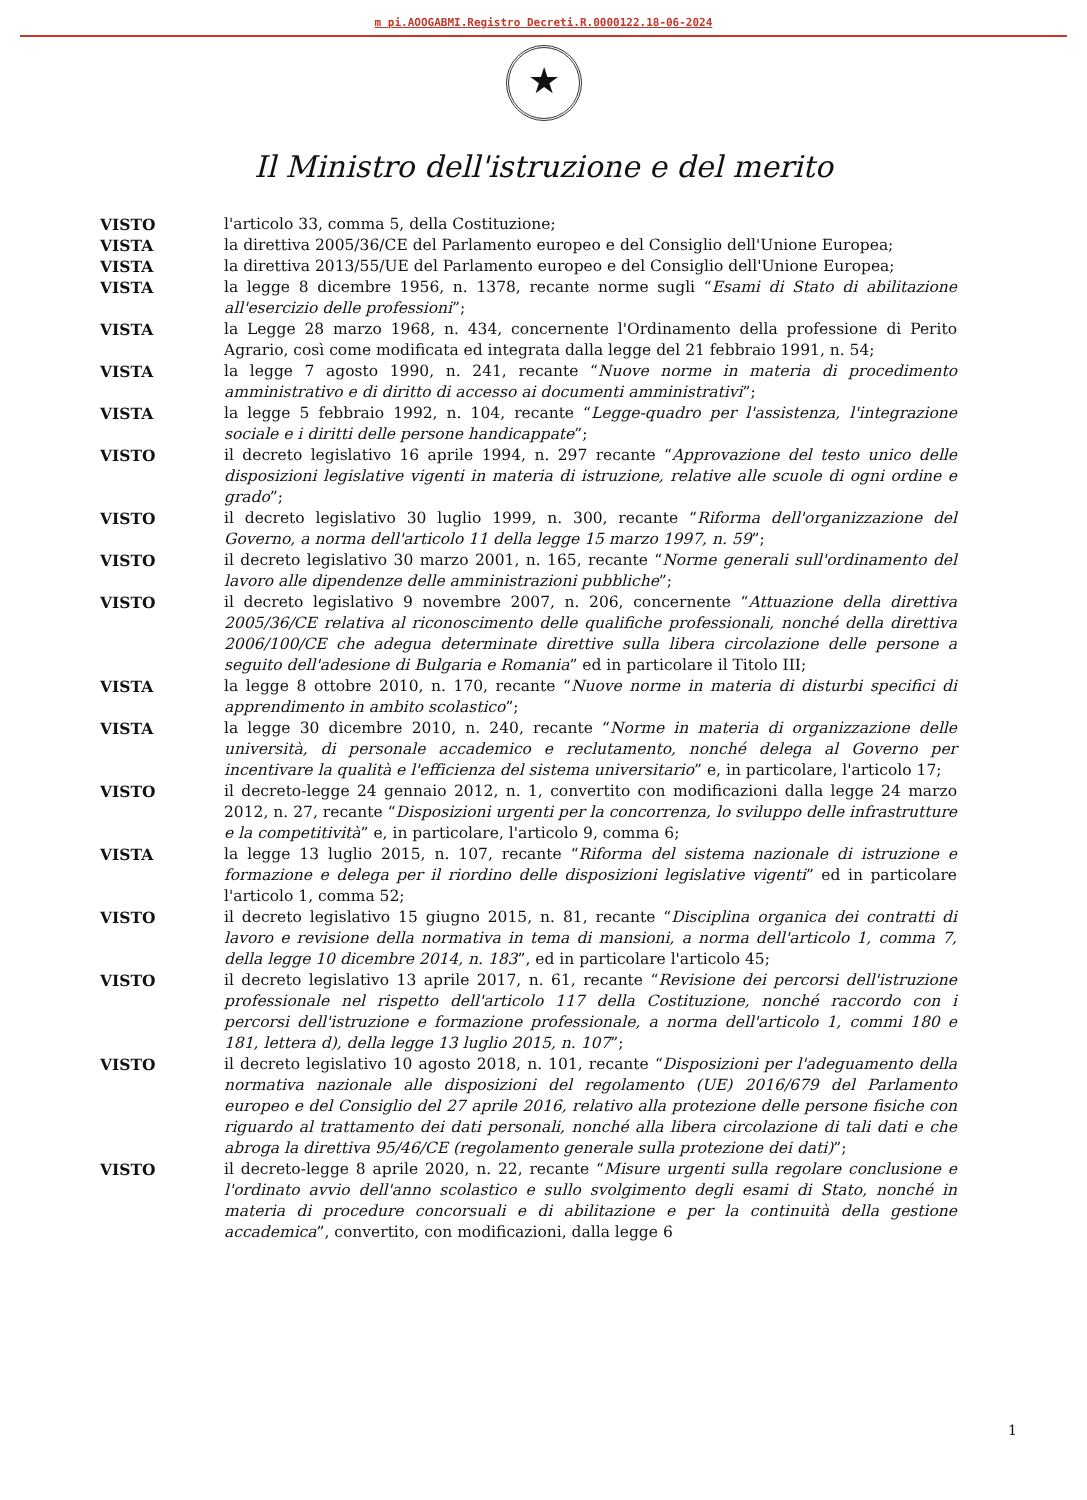m pi.AOOGABMI.Registro Decreti.R.0000122.18-06-2024
★
Il Ministro dell'istruzione e del merito
VISTO l'articolo 33, comma 5, della Costituzione;
VISTA la direttiva 2005/36/CE del Parlamento europeo e del Consiglio dell'Unione Europea;
VISTA la direttiva 2013/55/UE del Parlamento europeo e del Consiglio dell'Unione Europea;
VISTA la legge 8 dicembre 1956, n. 1378, recante norme sugli “Esami di Stato di abilitazione all'esercizio delle professioni”;
VISTA la Legge 28 marzo 1968, n. 434, concernente l'Ordinamento della professione di Perito Agrario, così come modificata ed integrata dalla legge del 21 febbraio 1991, n. 54;
VISTA la legge 7 agosto 1990, n. 241, recante “Nuove norme in materia di procedimento amministrativo e di diritto di accesso ai documenti amministrativi”;
VISTA la legge 5 febbraio 1992, n. 104, recante “Legge-quadro per l'assistenza, l'integrazione sociale e i diritti delle persone handicappate”;
VISTO il decreto legislativo 16 aprile 1994, n. 297 recante “Approvazione del testo unico delle disposizioni legislative vigenti in materia di istruzione, relative alle scuole di ogni ordine e grado”;
VISTO il decreto legislativo 30 luglio 1999, n. 300, recante “Riforma dell'organizzazione del Governo, a norma dell'articolo 11 della legge 15 marzo 1997, n. 59”;
VISTO il decreto legislativo 30 marzo 2001, n. 165, recante “Norme generali sull'ordinamento del lavoro alle dipendenze delle amministrazioni pubbliche”;
VISTO il decreto legislativo 9 novembre 2007, n. 206, concernente “Attuazione della direttiva 2005/36/CE relativa al riconoscimento delle qualifiche professionali, nonché della direttiva 2006/100/CE che adegua determinate direttive sulla libera circolazione delle persone a seguito dell'adesione di Bulgaria e Romania” ed in particolare il Titolo III;
VISTA la legge 8 ottobre 2010, n. 170, recante “Nuove norme in materia di disturbi specifici di apprendimento in ambito scolastico”;
VISTA la legge 30 dicembre 2010, n. 240, recante “Norme in materia di organizzazione delle università, di personale accademico e reclutamento, nonché delega al Governo per incentivare la qualità e l'efficienza del sistema universitario” e, in particolare, l'articolo 17;
VISTO il decreto-legge 24 gennaio 2012, n. 1, convertito con modificazioni dalla legge 24 marzo 2012, n. 27, recante “Disposizioni urgenti per la concorrenza, lo sviluppo delle infrastrutture e la competitività” e, in particolare, l'articolo 9, comma 6;
VISTA la legge 13 luglio 2015, n. 107, recante “Riforma del sistema nazionale di istruzione e formazione e delega per il riordino delle disposizioni legislative vigenti” ed in particolare l'articolo 1, comma 52;
VISTO il decreto legislativo 15 giugno 2015, n. 81, recante “Disciplina organica dei contratti di lavoro e revisione della normativa in tema di mansioni, a norma dell'articolo 1, comma 7, della legge 10 dicembre 2014, n. 183”, ed in particolare l'articolo 45;
VISTO il decreto legislativo 13 aprile 2017, n. 61, recante “Revisione dei percorsi dell'istruzione professionale nel rispetto dell'articolo 117 della Costituzione, nonché raccordo con i percorsi dell'istruzione e formazione professionale, a norma dell'articolo 1, commi 180 e 181, lettera d), della legge 13 luglio 2015, n. 107”;
VISTO il decreto legislativo 10 agosto 2018, n. 101, recante “Disposizioni per l'adeguamento della normativa nazionale alle disposizioni del regolamento (UE) 2016/679 del Parlamento europeo e del Consiglio del 27 aprile 2016, relativo alla protezione delle persone fisiche con riguardo al trattamento dei dati personali, nonché alla libera circolazione di tali dati e che abroga la direttiva 95/46/CE (regolamento generale sulla protezione dei dati)”;
VISTO il decreto-legge 8 aprile 2020, n. 22, recante “Misure urgenti sulla regolare conclusione e l'ordinato avvio dell'anno scolastico e sullo svolgimento degli esami di Stato, nonché in materia di procedure concorsuali e di abilitazione e per la continuità della gestione accademica”, convertito, con modificazioni, dalla legge 6
1